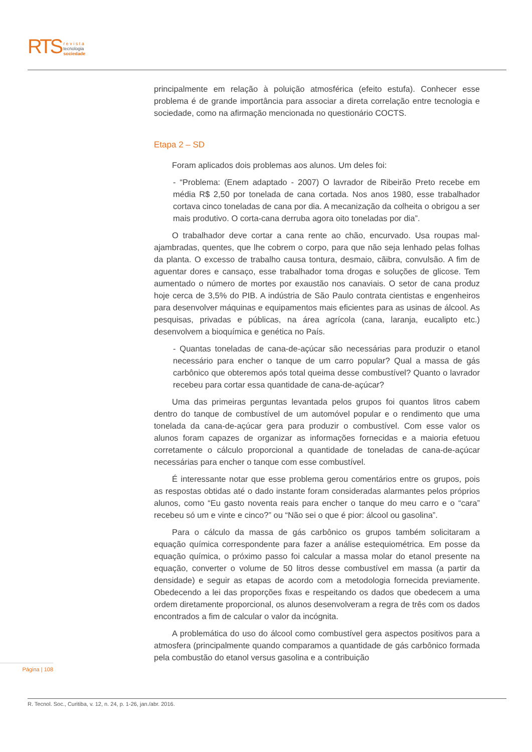RTS r e v i s t a
tecnologia
sociedade
principalmente em relação à poluição atmosférica (efeito estufa). Conhecer esse problema é de grande importância para associar a direta correlação entre tecnologia e sociedade, como na afirmação mencionada no questionário COCTS.
Etapa 2 – SD
Foram aplicados dois problemas aos alunos. Um deles foi:
- “Problema: (Enem adaptado - 2007) O lavrador de Ribeirão Preto recebe em média R$ 2,50 por tonelada de cana cortada. Nos anos 1980, esse trabalhador cortava cinco toneladas de cana por dia. A mecanização da colheita o obrigou a ser mais produtivo. O corta-cana derruba agora oito toneladas por dia”.
O trabalhador deve cortar a cana rente ao chão, encurvado. Usa roupas mal-ajambradas, quentes, que lhe cobrem o corpo, para que não seja lenhado pelas folhas da planta. O excesso de trabalho causa tontura, desmaio, cãibra, convulsão. A fim de aguentar dores e cansaço, esse trabalhador toma drogas e soluções de glicose. Tem aumentado o número de mortes por exaustão nos canaviais. O setor de cana produz hoje cerca de 3,5% do PIB. A indústria de São Paulo contrata cientistas e engenheiros para desenvolver máquinas e equipamentos mais eficientes para as usinas de álcool. As pesquisas, privadas e públicas, na área agrícola (cana, laranja, eucalipto etc.) desenvolvem a bioquímica e genética no País.
- Quantas toneladas de cana-de-açúcar são necessárias para produzir o etanol necessário para encher o tanque de um carro popular? Qual a massa de gás carbônico que obteremos após total queima desse combustível? Quanto o lavrador recebeu para cortar essa quantidade de cana-de-açúcar?
Uma das primeiras perguntas levantada pelos grupos foi quantos litros cabem dentro do tanque de combustível de um automóvel popular e o rendimento que uma tonelada da cana-de-açúcar gera para produzir o combustível. Com esse valor os alunos foram capazes de organizar as informações fornecidas e a maioria efetuou corretamente o cálculo proporcional a quantidade de toneladas de cana-de-açúcar necessárias para encher o tanque com esse combustível.
É interessante notar que esse problema gerou comentários entre os grupos, pois as respostas obtidas até o dado instante foram consideradas alarmantes pelos próprios alunos, como “Eu gasto noventa reais para encher o tanque do meu carro e o “cara” recebeu só um e vinte e cinco?” ou “Não sei o que é pior: álcool ou gasolina”.
Para o cálculo da massa de gás carbônico os grupos também solicitaram a equação química correspondente para fazer a análise estequiométrica. Em posse da equação química, o próximo passo foi calcular a massa molar do etanol presente na equação, converter o volume de 50 litros desse combustível em massa (a partir da densidade) e seguir as etapas de acordo com a metodologia fornecida previamente. Obedecendo a lei das proporções fixas e respeitando os dados que obedecem a uma ordem diretamente proporcional, os alunos desenvolveram a regra de três com os dados encontrados a fim de calcular o valor da incógnita.
A problemática do uso do álcool como combustível gera aspectos positivos para a atmosfera (principalmente quando comparamos a quantidade de gás carbônico formada pela combustão do etanol versus gasolina e a contribuição
Página | 108
R. Tecnol. Soc., Curitiba, v. 12, n. 24, p. 1-26, jan./abr. 2016.